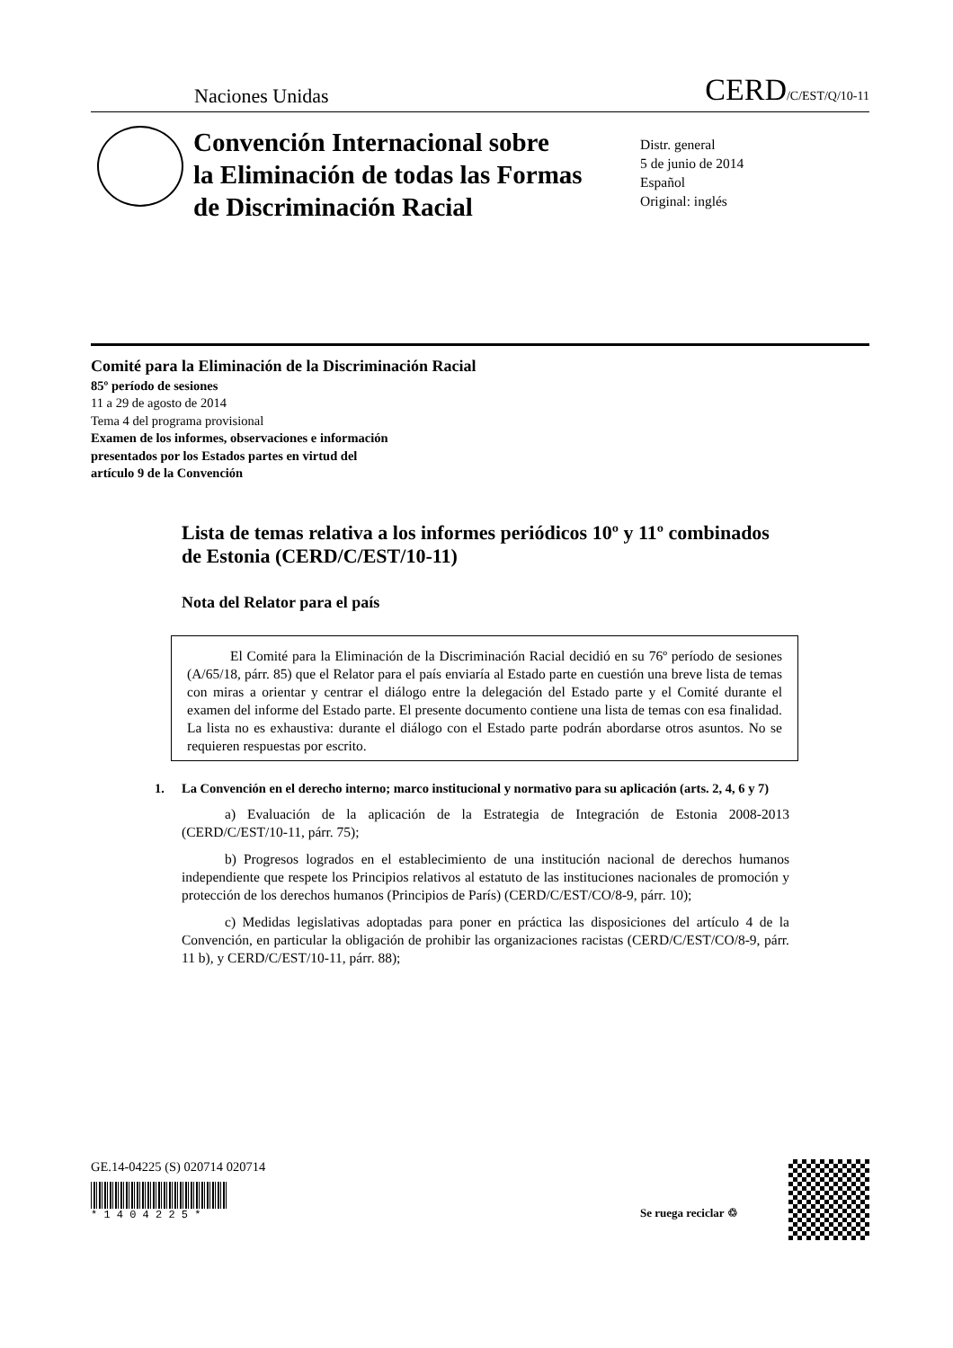Naciones Unidas CERD/C/EST/Q/10-11
Convención Internacional sobre
la Eliminación de todas las Formas
de Discriminación Racial
Distr. general
5 de junio de 2014
Español
Original: inglés
Comité para la Eliminación de la Discriminación Racial
85º período de sesiones
11 a 29 de agosto de 2014
Tema 4 del programa provisional
Examen de los informes, observaciones e información
presentados por los Estados partes en virtud del
artículo 9 de la Convención
Lista de temas relativa a los informes periódicos 10º y 11º combinados de Estonia (CERD/C/EST/10-11)
Nota del Relator para el país
El Comité para la Eliminación de la Discriminación Racial decidió en su 76º período de sesiones (A/65/18, párr. 85) que el Relator para el país enviaría al Estado parte en cuestión una breve lista de temas con miras a orientar y centrar el diálogo entre la delegación del Estado parte y el Comité durante el examen del informe del Estado parte. El presente documento contiene una lista de temas con esa finalidad. La lista no es exhaustiva: durante el diálogo con el Estado parte podrán abordarse otros asuntos. No se requieren respuestas por escrito.
1. La Convención en el derecho interno; marco institucional y normativo para su aplicación (arts. 2, 4, 6 y 7)
a) Evaluación de la aplicación de la Estrategia de Integración de Estonia 2008-2013 (CERD/C/EST/10-11, párr. 75);
b) Progresos logrados en el establecimiento de una institución nacional de derechos humanos independiente que respete los Principios relativos al estatuto de las instituciones nacionales de promoción y protección de los derechos humanos (Principios de París) (CERD/C/EST/CO/8-9, párr. 10);
c) Medidas legislativas adoptadas para poner en práctica las disposiciones del artículo 4 de la Convención, en particular la obligación de prohibir las organizaciones racistas (CERD/C/EST/CO/8-9, párr. 11 b), y CERD/C/EST/10-11, párr. 88);
GE.14-04225 (S) 020714 020714
* 1 4 0 4 2 2 5 *
Se ruega reciclar ♲